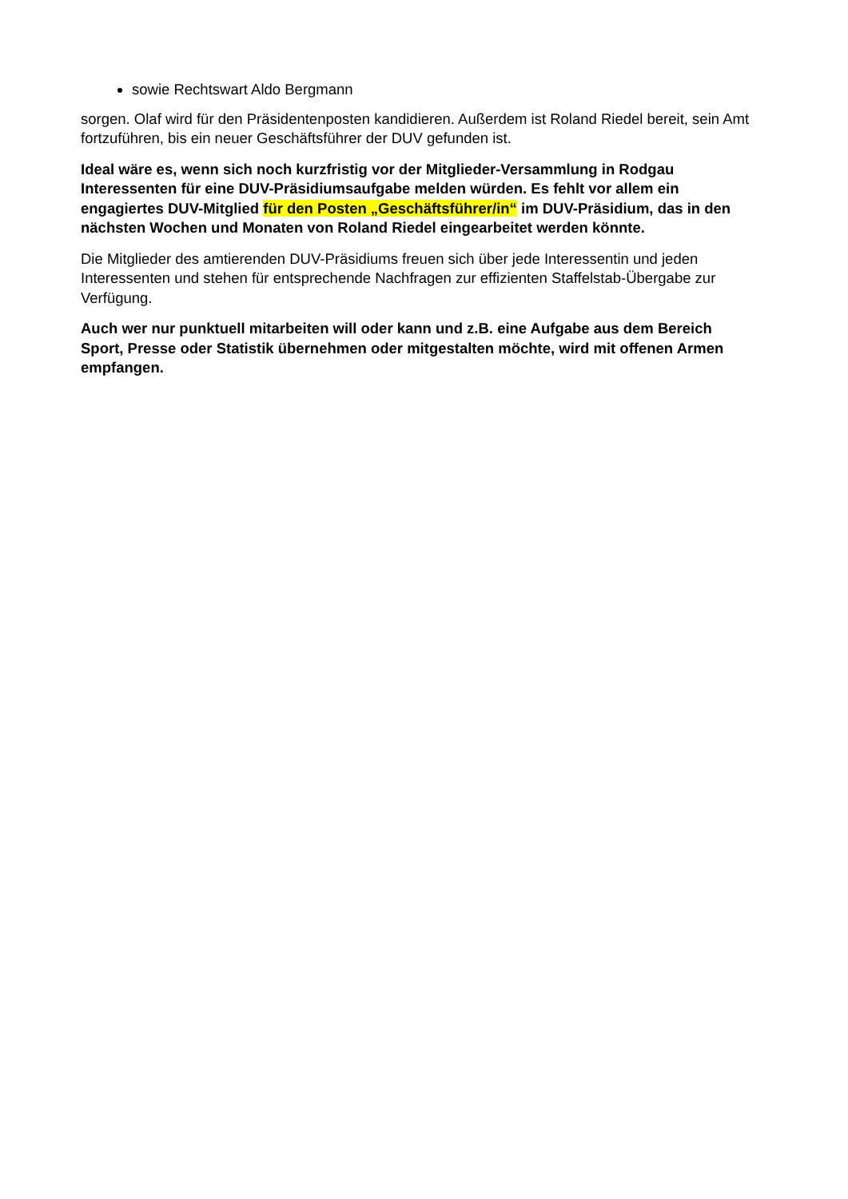sowie Rechtswart Aldo Bergmann
sorgen. Olaf wird für den Präsidentenposten kandidieren. Außerdem ist Roland Riedel bereit, sein Amt fortzuführen, bis ein neuer Geschäftsführer der DUV gefunden ist.
Ideal wäre es, wenn sich noch kurzfristig vor der Mitglieder-Versammlung in Rodgau Interessenten für eine DUV-Präsidiumsaufgabe melden würden. Es fehlt vor allem ein engagiertes DUV-Mitglied für den Posten „Geschäftsführer/in“ im DUV-Präsidium, das in den nächsten Wochen und Monaten von Roland Riedel eingearbeitet werden könnte.
Die Mitglieder des amtierenden DUV-Präsidiums freuen sich über jede Interessentin und jeden Interessenten und stehen für entsprechende Nachfragen zur effizienten Staffelstab-Übergabe zur Verfügung.
Auch wer nur punktuell mitarbeiten will oder kann und z.B. eine Aufgabe aus dem Bereich Sport, Presse oder Statistik übernehmen oder mitgestalten möchte, wird mit offenen Armen empfangen.